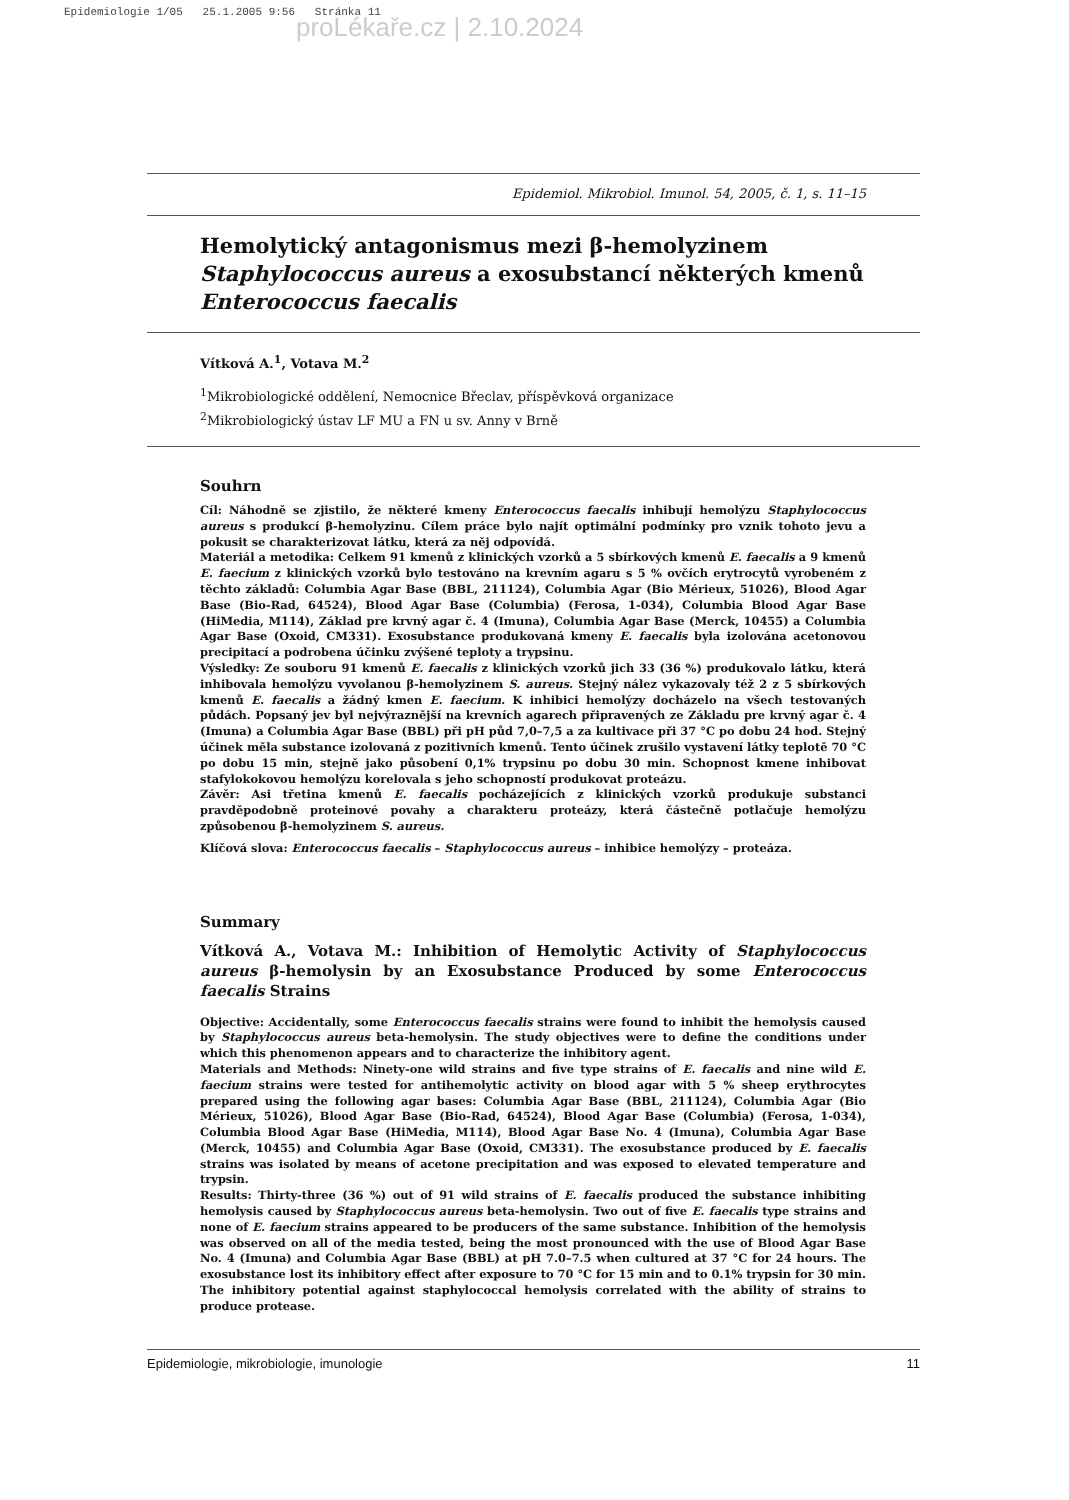Epidemiologie 1/05 25.1.2005 9:56 Stránka 11
proLékaře.cz | 2.10.2024
Epidemiol. Mikrobiol. Imunol. 54, 2005, č. 1, s. 11–15
Hemolytický antagonismus mezi β-hemolyzinem Staphylococcus aureus a exosubstancí některých kmenů Enterococcus faecalis
Vítková A.<sup>1</sup>, Votava M.<sup>2</sup>
<sup>1</sup> Mikrobiologické oddělení, Nemocnice Břeclav, příspěvková organizace
<sup>2</sup> Mikrobiologický ústav LF MU a FN u sv. Anny v Brně
Souhrn
Cíl: Náhodně se zjistilo, že některé kmeny Enterococcus faecalis inhibují hemolýzu Staphylococcus aureus s produkcí β-hemolyzinu. Cílem práce bylo najít optimální podmínky pro vznik tohoto jevu a pokusit se charakterizovat látku, která za něj odpovídá.
Materiál a metodika: Celkem 91 kmenů z klinických vzorků a 5 sbírkových kmenů E. faecalis a 9 kmenů E. faecium z klinických vzorků bylo testováno na krevním agaru s 5 % ovčích erytrocytů vyrobeném z těchto základů: Columbia Agar Base (BBL, 211124), Columbia Agar (Bio Mérieux, 51026), Blood Agar Base (Bio-Rad, 64524), Blood Agar Base (Columbia) (Ferosa, 1-034), Columbia Blood Agar Base (HiMedia, M114), Základ pre krvný agar č. 4 (Imuna), Columbia Agar Base (Merck, 10455) a Columbia Agar Base (Oxoid, CM331). Exosubstance produkovaná kmeny E. faecalis byla izolována acetonovou precipitací a podrobena účinku zvýšené teploty a trypsinu.
Výsledky: Ze souboru 91 kmenů E. faecalis z klinických vzorků jich 33 (36 %) produkovalo látku, která inhibovala hemolýzu vyvolanou β-hemolyzinem S. aureus. Stejný nález vykazovaly též 2 z 5 sbírkových kmenů E. faecalis a žádný kmen E. faecium. K inhibici hemolýzy docházelo na všech testovaných půdách. Popsaný jev byl nejvýraznější na krevních agarech připravených ze Základu pre krvný agar č. 4 (Imuna) a Columbia Agar Base (BBL) při pH půd 7,0–7,5 a za kultivace při 37 °C po dobu 24 hod. Stejný účinek měla substance izolovaná z pozitivních kmenů. Tento účinek zrušilo vystavení látky teplotě 70 °C po dobu 15 min, stejně jako působení 0,1% trypsinu po dobu 30 min. Schopnost kmene inhibovat stafylokokovou hemolýzu korelovala s jeho schopností produkovat proteázu.
Závěr: Asi třetina kmenů E. faecalis pocházejících z klinických vzorků produkuje substanci pravděpodobně proteinové povahy a charakteru proteázy, která částečně potlačuje hemolýzu způsobenou β-hemolyzinem S. aureus.
Klíčová slova: Enterococcus faecalis – Staphylococcus aureus – inhibice hemolýzy – proteáza.
Summary
Vítková A., Votava M.: Inhibition of Hemolytic Activity of Staphylococcus aureus β-hemolysin by an Exosubstance Produced by some Enterococcus faecalis Strains
Objective: Accidentally, some Enterococcus faecalis strains were found to inhibit the hemolysis caused by Staphylococcus aureus beta-hemolysin. The study objectives were to define the conditions under which this phenomenon appears and to characterize the inhibitory agent.
Materials and Methods: Ninety-one wild strains and five type strains of E. faecalis and nine wild E. faecium strains were tested for antihemolytic activity on blood agar with 5 % sheep erythrocytes prepared using the following agar bases: Columbia Agar Base (BBL, 211124), Columbia Agar (Bio Mérieux, 51026), Blood Agar Base (Bio-Rad, 64524), Blood Agar Base (Columbia) (Ferosa, 1-034), Columbia Blood Agar Base (HiMedia, M114), Blood Agar Base No. 4 (Imuna), Columbia Agar Base (Merck, 10455) and Columbia Agar Base (Oxoid, CM331). The exosubstance produced by E. faecalis strains was isolated by means of acetone precipitation and was exposed to elevated temperature and trypsin.
Results: Thirty-three (36 %) out of 91 wild strains of E. faecalis produced the substance inhibiting hemolysis caused by Staphylococcus aureus beta-hemolysin. Two out of five E. faecalis type strains and none of E. faecium strains appeared to be producers of the same substance. Inhibition of the hemolysis was observed on all of the media tested, being the most pronounced with the use of Blood Agar Base No. 4 (Imuna) and Columbia Agar Base (BBL) at pH 7.0–7.5 when cultured at 37 °C for 24 hours. The exosubstance lost its inhibitory effect after exposure to 70 °C for 15 min and to 0.1% trypsin for 30 min. The inhibitory potential against staphylococcal hemolysis correlated with the ability of strains to produce protease.
Epidemiologie, mikrobiologie, imunologie 11